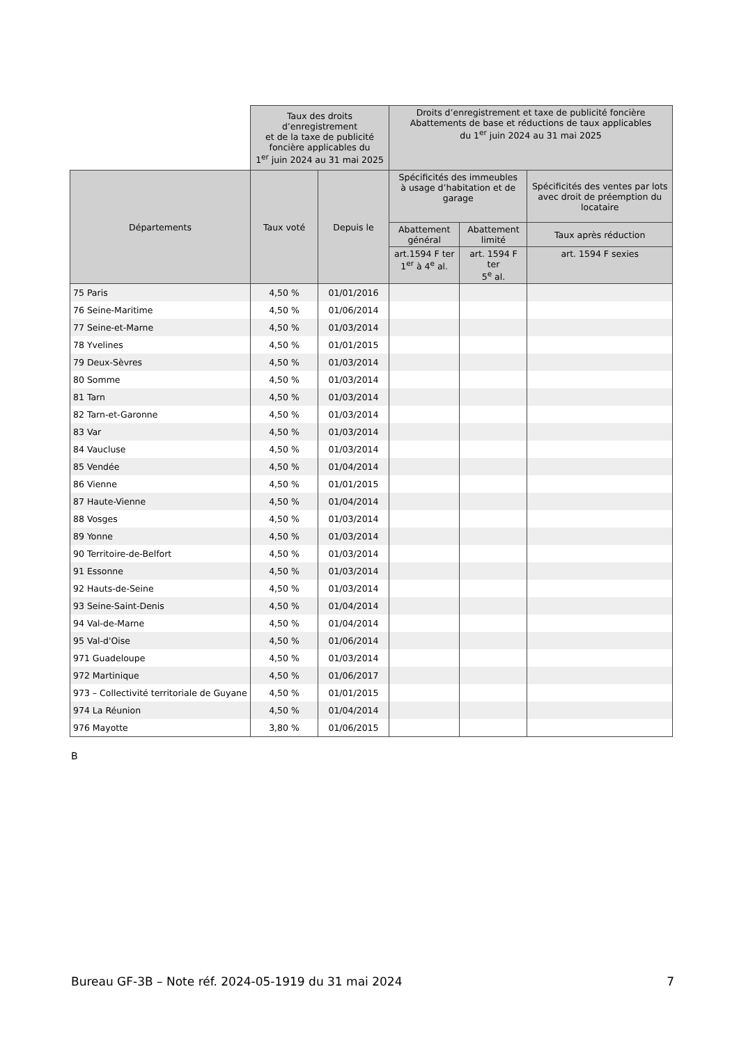| | Taux des droits d’enregistrement et de la taxe de publicité foncière applicables du 1<sup>er</sup> juin 2024 au 31 mai 2025 | | Droits d’enregistrement et taxe de publicité foncière Abattements de base et réductions de taux applicables du 1<sup>er</sup> juin 2024 au 31 mai 2025 | | |
| --- | --- | --- | --- | --- | --- |
| Départements | Taux voté | Depuis le | Spécificités des immeubles à usage d’habitation et de garage | | Spécificités des ventes par lots avec droit de préemption du locataire |
| | | | Abattement général | Abattement limité | Taux après réduction |
| | | | art.1594 F ter 1<sup>er</sup> à 4<sup>e</sup> al. | art. 1594 F ter 5<sup>e</sup> al. | art. 1594 F sexies |
| 75 Paris | 4,50 % | 01/01/2016 | | | |
| 76 Seine-Maritime | 4,50 % | 01/06/2014 | | | |
| 77 Seine-et-Marne | 4,50 % | 01/03/2014 | | | |
| 78 Yvelines | 4,50 % | 01/01/2015 | | | |
| 79 Deux-Sèvres | 4,50 % | 01/03/2014 | | | |
| 80 Somme | 4,50 % | 01/03/2014 | | | |
| 81 Tarn | 4,50 % | 01/03/2014 | | | |
| 82 Tarn-et-Garonne | 4,50 % | 01/03/2014 | | | |
| 83 Var | 4,50 % | 01/03/2014 | | | |
| 84 Vaucluse | 4,50 % | 01/03/2014 | | | |
| 85 Vendée | 4,50 % | 01/04/2014 | | | |
| 86 Vienne | 4,50 % | 01/01/2015 | | | |
| 87 Haute-Vienne | 4,50 % | 01/04/2014 | | | |
| 88 Vosges | 4,50 % | 01/03/2014 | | | |
| 89 Yonne | 4,50 % | 01/03/2014 | | | |
| 90 Territoire-de-Belfort | 4,50 % | 01/03/2014 | | | |
| 91 Essonne | 4,50 % | 01/03/2014 | | | |
| 92 Hauts-de-Seine | 4,50 % | 01/03/2014 | | | |
| 93 Seine-Saint-Denis | 4,50 % | 01/04/2014 | | | |
| 94 Val-de-Marne | 4,50 % | 01/04/2014 | | | |
| 95 Val-d'Oise | 4,50 % | 01/06/2014 | | | |
| 971 Guadeloupe | 4,50 % | 01/03/2014 | | | |
| 972 Martinique | 4,50 % | 01/06/2017 | | | |
| 973 – Collectivité territoriale de Guyane | 4,50 % | 01/01/2015 | | | |
| 974 La Réunion | 4,50 % | 01/04/2014 | | | |
| 976 Mayotte | 3,80 % | 01/06/2015 | | | |
B
Bureau GF-3B – Note réf. 2024-05-1919 du 31 mai 2024 7